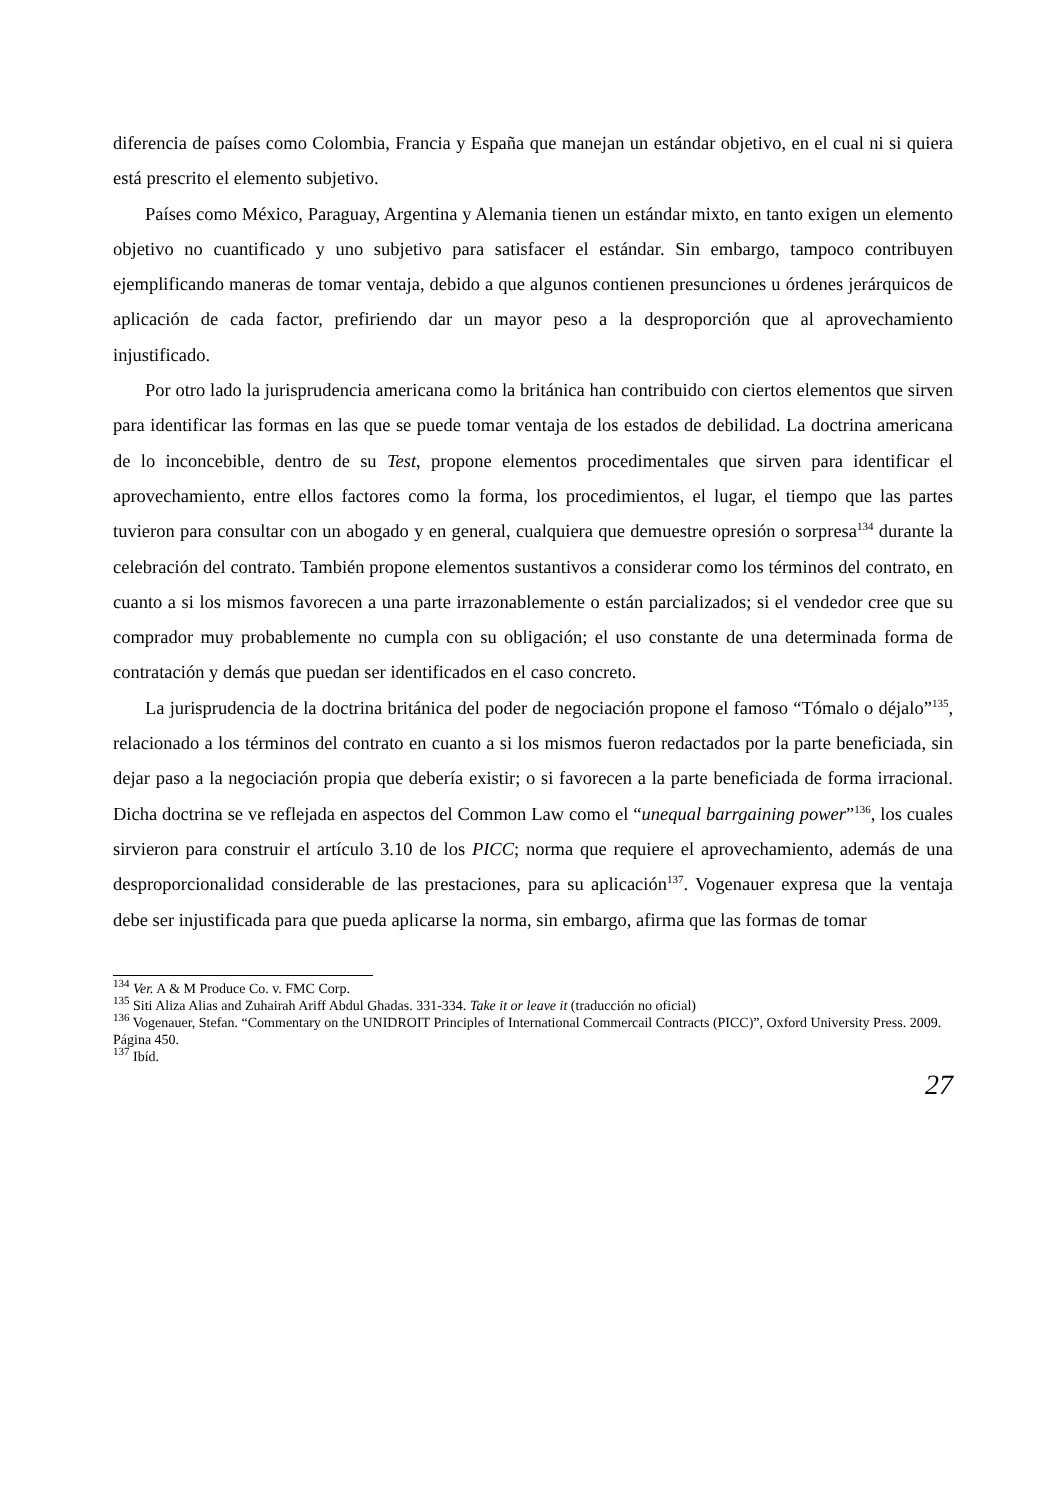diferencia de países como Colombia, Francia y España que manejan un estándar objetivo, en el cual ni si quiera está prescrito el elemento subjetivo.
Países como México, Paraguay, Argentina y Alemania tienen un estándar mixto, en tanto exigen un elemento objetivo no cuantificado y uno subjetivo para satisfacer el estándar. Sin embargo, tampoco contribuyen ejemplificando maneras de tomar ventaja, debido a que algunos contienen presunciones u órdenes jerárquicos de aplicación de cada factor, prefiriendo dar un mayor peso a la desproporción que al aprovechamiento injustificado.
Por otro lado la jurisprudencia americana como la británica han contribuido con ciertos elementos que sirven para identificar las formas en las que se puede tomar ventaja de los estados de debilidad. La doctrina americana de lo inconcebible, dentro de su Test, propone elementos procedimentales que sirven para identificar el aprovechamiento, entre ellos factores como la forma, los procedimientos, el lugar, el tiempo que las partes tuvieron para consultar con un abogado y en general, cualquiera que demuestre opresión o sorpresa<sup>134</sup> durante la celebración del contrato. También propone elementos sustantivos a considerar como los términos del contrato, en cuanto a si los mismos favorecen a una parte irrazonablemente o están parcializados; si el vendedor cree que su comprador muy probablemente no cumpla con su obligación; el uso constante de una determinada forma de contratación y demás que puedan ser identificados en el caso concreto.
La jurisprudencia de la doctrina británica del poder de negociación propone el famoso “Tómalo o déjalo”<sup>135</sup>, relacionado a los términos del contrato en cuanto a si los mismos fueron redactados por la parte beneficiada, sin dejar paso a la negociación propia que debería existir; o si favorecen a la parte beneficiada de forma irracional. Dicha doctrina se ve reflejada en aspectos del Common Law como el “unequal barrgaining power”<sup>136</sup>, los cuales sirvieron para construir el artículo 3.10 de los PICC; norma que requiere el aprovechamiento, además de una desproporcionalidad considerable de las prestaciones, para su aplicación<sup>137</sup>. Vogenauer expresa que la ventaja debe ser injustificada para que pueda aplicarse la norma, sin embargo, afirma que las formas de tomar
<sup>134</sup> Ver. A & M Produce Co. v. FMC Corp.
<sup>135</sup> Siti Aliza Alias and Zuhairah Ariff Abdul Ghadas. 331-334. Take it or leave it (traducción no oficial)
<sup>136</sup> Vogenauer, Stefan. “Commentary on the UNIDROIT Principles of International Commercail Contracts (PICC)”, Oxford University Press. 2009. Página 450.
<sup>137</sup> Ibíd.
27